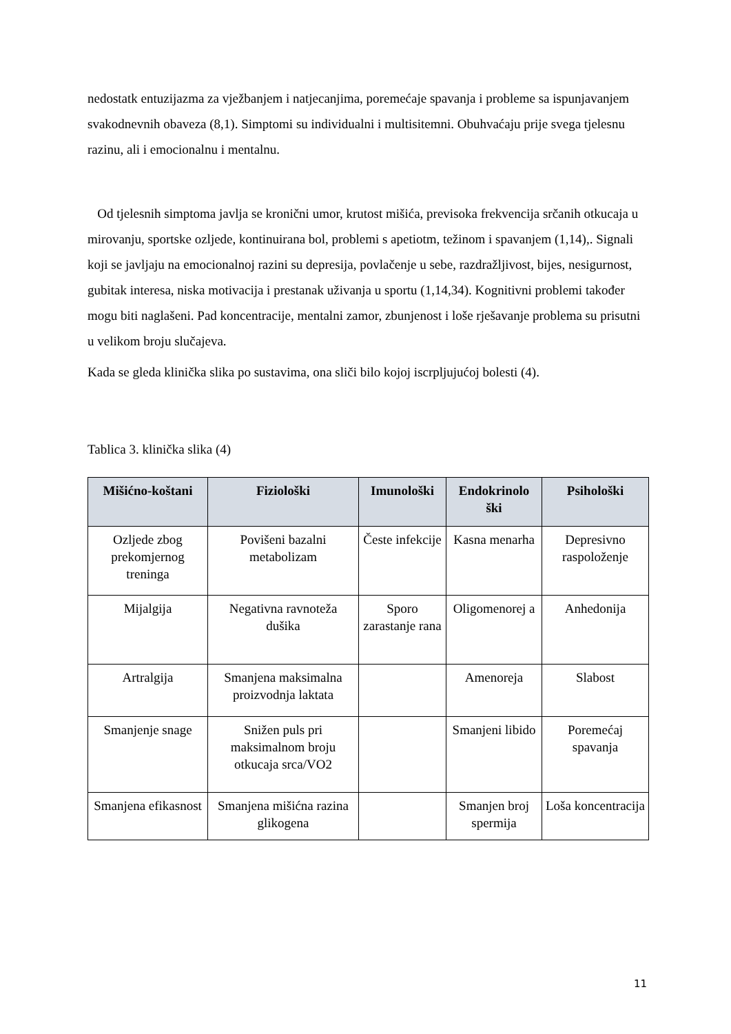nedostatk entuzijazma za vježbanjem i natjecanjima, poremećaje spavanja i probleme sa ispunjavanjem svakodnevnih obaveza (8,1). Simptomi su individualni i multisitemni. Obuhvaćaju prije svega tjelesnu razinu, ali i emocionalnu i mentalnu.
Od tjelesnih simptoma javlja se kronični umor, krutost mišića, previsoka frekvencija srčanih otkucaja u mirovanju, sportske ozljede, kontinuirana bol, problemi s apetiotm, težinom i spavanjem (1,14),. Signali koji se javljaju na emocionalnoj razini su depresija, povlačenje u sebe, razdražljivost, bijes, nesigurnost, gubitak interesa, niska motivacija i prestanak uživanja u sportu (1,14,34). Kognitivni problemi također mogu biti naglašeni. Pad koncentracije, mentalni zamor, zbunjenost i loše rješavanje problema su prisutni u velikom broju slučajeva.
Kada se gleda klinička slika po sustavima, ona sliči bilo kojoj iscrpljujućoj bolesti (4).
Tablica 3. klinička slika (4)
| Mišićno-koštani | Fiziološki | Imunološki | Endokrinolo ški | Psihološki |
| --- | --- | --- | --- | --- |
| Ozljede zbog prekomjernog treninga | Povišeni bazalni metabolizam | Česte infekcije | Kasna menarha | Depresivno raspoloženje |
| Mijalgija | Negativna ravnoteža dušika | Sporo zarastanje rana | Oligomenorej a | Anhedonija |
| Artralgija | Smanjena maksimalna proizvodnja laktata | | Amenoreja | Slabost |
| Smanjenje snage | Snižen puls pri maksimalnom broju otkucaja srca/VO2 | | Smanjeni libido | Poremećaj spavanja |
| Smanjena efikasnost | Smanjena mišićna razina glikogena | | Smanjen broj spermija | Loša koncentracija |
11